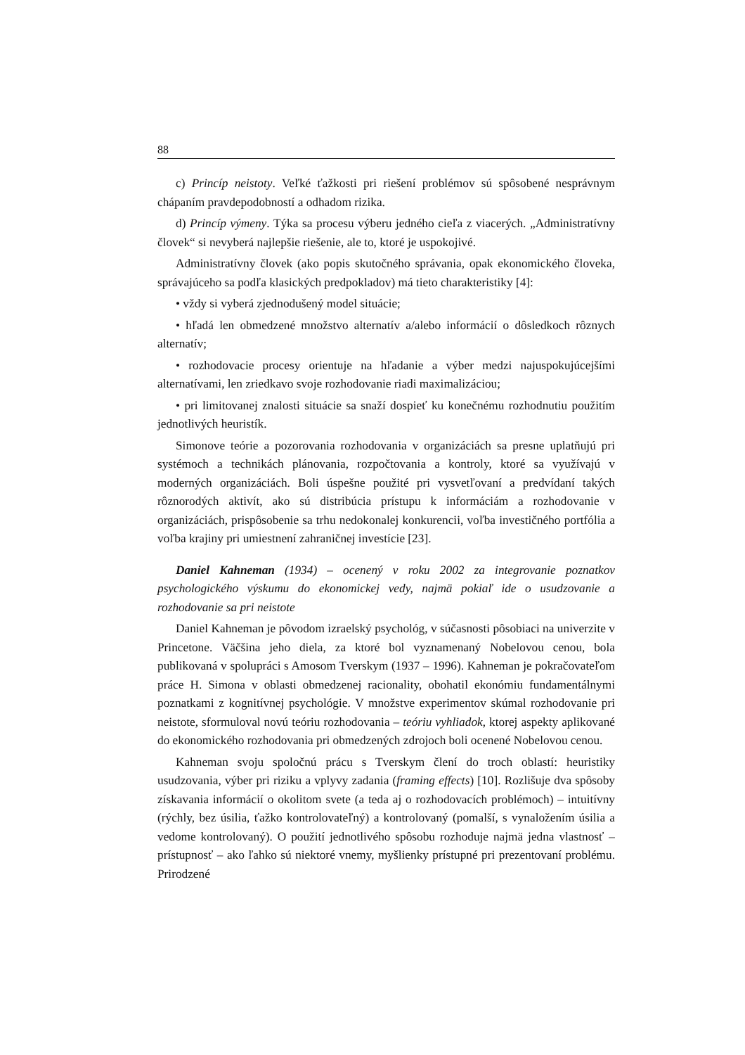88
c) Princíp neistoty. Veľké ťažkosti pri riešení problémov sú spôsobené nesprávnym chápaním pravdepodobností a odhadom rizika.
d) Princíp výmeny. Týka sa procesu výberu jedného cieľa z viacerých. „Administratívny človek“ si nevyberá najlepšie riešenie, ale to, ktoré je uspokojivé.
Administratívny človek (ako popis skutočného správania, opak ekonomického človeka, správajúceho sa podľa klasických predpokladov) má tieto charakteristiky [4]:
• vždy si vyberá zjednodušený model situácie;
• hľadá len obmedzené množstvo alternatív a/alebo informácií o dôsledkoch rôznych alternatív;
• rozhodovacie procesy orientuje na hľadanie a výber medzi najuspokujúcejšími alternatívami, len zriedkavo svoje rozhodovanie riadi maximalizáciou;
• pri limitovanej znalosti situácie sa snaží dospieť ku konečnému rozhodnutiu použitím jednotlivých heuristík.
Simonove teórie a pozorovania rozhodovania v organizáciách sa presne uplatňujú pri systémoch a technikách plánovania, rozpočtovania a kontroly, ktoré sa využívajú v moderných organizáciách. Boli úspešne použité pri vysvetľovaní a predvídaní takých rôznorodých aktivít, ako sú distribúcia prístupu k informáciám a rozhodovanie v organizáciách, prispôsobenie sa trhu nedokonalej konkurencii, voľba investičného portfólia a voľba krajiny pri umiestnení zahraničnej investície [23].
Daniel Kahneman (1934) – ocenený v roku 2002 za integrovanie poznatkov psychologického výskumu do ekonomickej vedy, najmä pokiaľ ide o usudzovanie a rozhodovanie sa pri neistote
Daniel Kahneman je pôvodom izraelský psychológ, v súčasnosti pôsobiaci na univerzite v Princetone. Väčšina jeho diela, za ktoré bol vyznamenaný Nobelovou cenou, bola publikovaná v spolupráci s Amosom Tverskym (1937 – 1996). Kahneman je pokračovateľom práce H. Simona v oblasti obmedzenej racionality, obohatil ekonómiu fundamentálnymi poznatkami z kognitívnej psychológie. V množstve experimentov skúmal rozhodovanie pri neistote, sformuloval novú teóriu rozhodovania – teóriu vyhliadok, ktorej aspekty aplikované do ekonomického rozhodovania pri obmedzených zdrojoch boli ocenené Nobelovou cenou.
Kahneman svoju spoločnú prácu s Tverskym člení do troch oblastí: heuristiky usudzovania, výber pri riziku a vplyvy zadania (framing effects) [10]. Rozlišuje dva spôsoby získavania informácií o okolitom svete (a teda aj o rozhodovacích problémoch) – intuitívny (rýchly, bez úsilia, ťažko kontrolovateľný) a kontrolovaný (pomalší, s vynaložením úsilia a vedome kontrolovaný). O použití jednotlivého spôsobu rozhoduje najmä jedna vlastnosť – prístupnosť – ako ľahko sú niektoré vnemy, myšlienky prístupné pri prezentovaní problému. Prirodzené